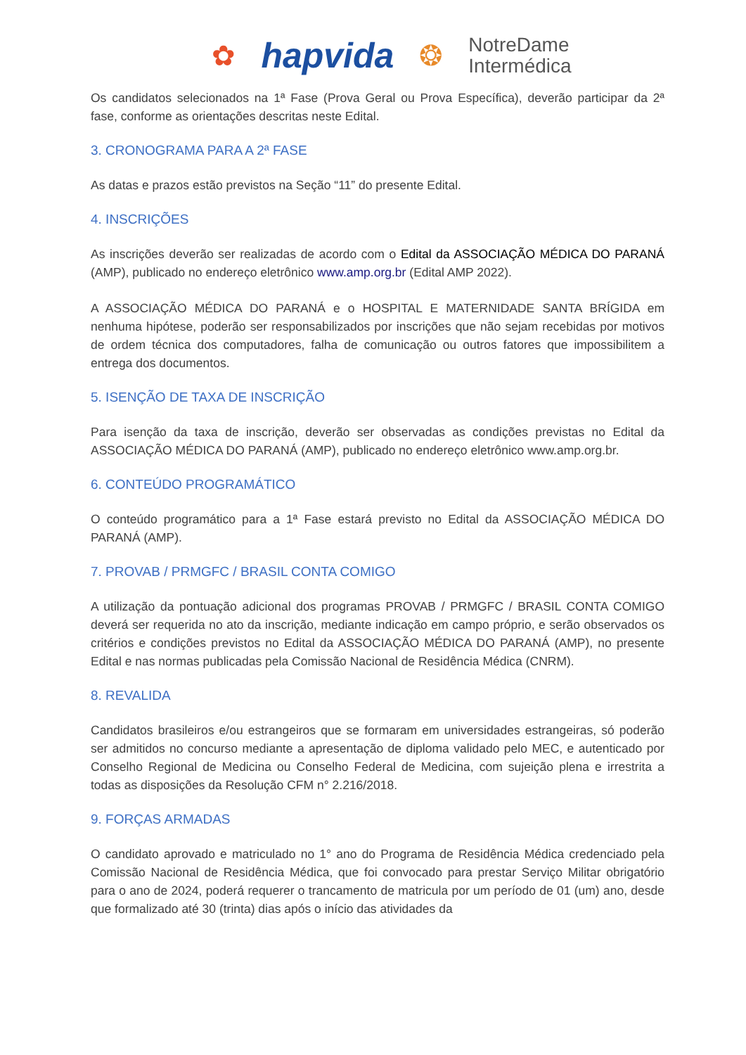✿ hapvida ❂ NotreDame
Intermédica
Os candidatos selecionados na 1ª Fase (Prova Geral ou Prova Específica), deverão participar da 2ª fase, conforme as orientações descritas neste Edital.
3. CRONOGRAMA PARA A 2ª FASE
As datas e prazos estão previstos na Seção “11” do presente Edital.
4. INSCRIÇÕES
As inscrições deverão ser realizadas de acordo com o Edital da ASSOCIAÇÃO MÉDICA DO PARANÁ (AMP), publicado no endereço eletrônico www.amp.org.br (Edital AMP 2022).
A ASSOCIAÇÃO MÉDICA DO PARANÁ e o HOSPITAL E MATERNIDADE SANTA BRÍGIDA em nenhuma hipótese, poderão ser responsabilizados por inscrições que não sejam recebidas por motivos de ordem técnica dos computadores, falha de comunicação ou outros fatores que impossibilitem a entrega dos documentos.
5. ISENÇÃO DE TAXA DE INSCRIÇÃO
Para isenção da taxa de inscrição, deverão ser observadas as condições previstas no Edital da ASSOCIAÇÃO MÉDICA DO PARANÁ (AMP), publicado no endereço eletrônico www.amp.org.br.
6. CONTEÚDO PROGRAMÁTICO
O conteúdo programático para a 1ª Fase estará previsto no Edital da ASSOCIAÇÃO MÉDICA DO PARANÁ (AMP).
7. PROVAB / PRMGFC / BRASIL CONTA COMIGO
A utilização da pontuação adicional dos programas PROVAB / PRMGFC / BRASIL CONTA COMIGO deverá ser requerida no ato da inscrição, mediante indicação em campo próprio, e serão observados os critérios e condições previstos no Edital da ASSOCIAÇÃO MÉDICA DO PARANÁ (AMP), no presente Edital e nas normas publicadas pela Comissão Nacional de Residência Médica (CNRM).
8. REVALIDA
Candidatos brasileiros e/ou estrangeiros que se formaram em universidades estrangeiras, só poderão ser admitidos no concurso mediante a apresentação de diploma validado pelo MEC, e autenticado por Conselho Regional de Medicina ou Conselho Federal de Medicina, com sujeição plena e irrestrita a todas as disposições da Resolução CFM n° 2.216/2018.
9. FORÇAS ARMADAS
O candidato aprovado e matriculado no 1° ano do Programa de Residência Médica credenciado pela Comissão Nacional de Residência Médica, que foi convocado para prestar Serviço Militar obrigatório para o ano de 2024, poderá requerer o trancamento de matricula por um período de 01 (um) ano, desde que formalizado até 30 (trinta) dias após o início das atividades da